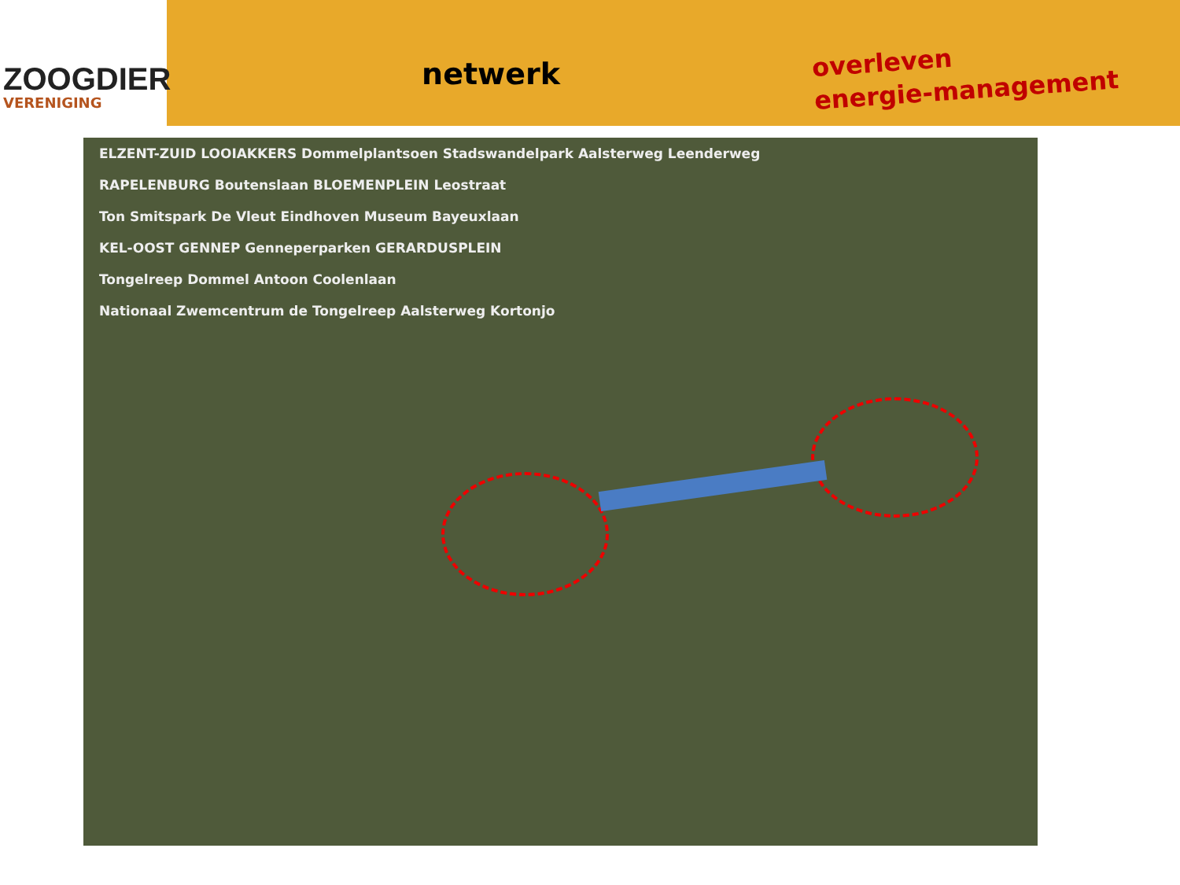ZOOGDIER
VERENIGING
netwerk
overleven
energie-management
ELZENT-ZUID LOOIAKKERS Dommelplantsoen Stadswandelpark Aalsterweg Leenderweg
RAPELENBURG Boutenslaan BLOEMENPLEIN Leostraat
Ton Smitspark De Vleut Eindhoven Museum Bayeuxlaan
KEL-OOST GENNEP Genneperparken GERARDUSPLEIN
Tongelreep Dommel Antoon Coolenlaan
Nationaal Zwemcentrum de Tongelreep Aalsterweg Kortonjo